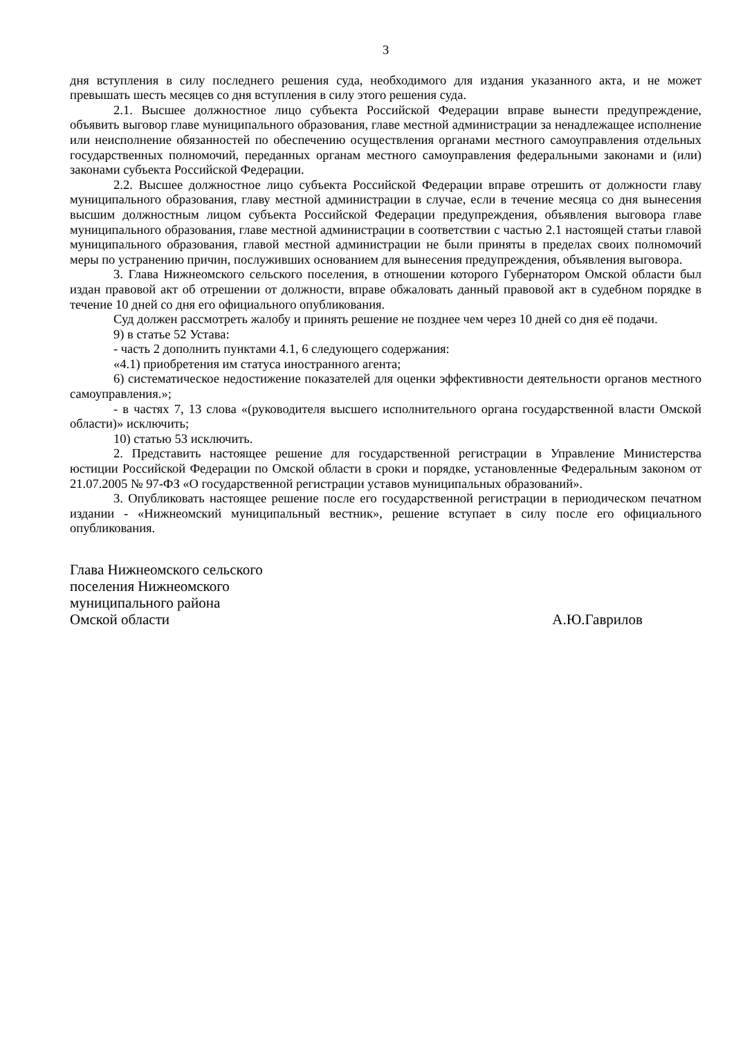3
дня вступления в силу последнего решения суда, необходимого для издания указанного акта, и не может превышать шесть месяцев со дня вступления в силу этого решения суда.
2.1. Высшее должностное лицо субъекта Российской Федерации вправе вынести предупреждение, объявить выговор главе муниципального образования, главе местной администрации за ненадлежащее исполнение или неисполнение обязанностей по обеспечению осуществления органами местного самоуправления отдельных государственных полномочий, переданных органам местного самоуправления федеральными законами и (или) законами субъекта Российской Федерации.
2.2. Высшее должностное лицо субъекта Российской Федерации вправе отрешить от должности главу муниципального образования, главу местной администрации в случае, если в течение месяца со дня вынесения высшим должностным лицом субъекта Российской Федерации предупреждения, объявления выговора главе муниципального образования, главе местной администрации в соответствии с частью 2.1 настоящей статьи главой муниципального образования, главой местной администрации не были приняты в пределах своих полномочий меры по устранению причин, послуживших основанием для вынесения предупреждения, объявления выговора.
3. Глава Нижнеомского сельского поселения, в отношении которого Губернатором Омской области был издан правовой акт об отрешении от должности, вправе обжаловать данный правовой акт в судебном порядке в течение 10 дней со дня его официального опубликования.
Суд должен рассмотреть жалобу и принять решение не позднее чем через 10 дней со дня её подачи.
9) в статье 52 Устава:
- часть 2 дополнить пунктами 4.1, 6 следующего содержания:
«4.1) приобретения им статуса иностранного агента;
6) систематическое недостижение показателей для оценки эффективности деятельности органов местного самоуправления.»;
- в частях 7, 13 слова «(руководителя высшего исполнительного органа государственной власти Омской области)» исключить;
10) статью 53 исключить.
2. Представить настоящее решение для государственной регистрации в Управление Министерства юстиции Российской Федерации по Омской области в сроки и порядке, установленные Федеральным законом от 21.07.2005 № 97-ФЗ «О государственной регистрации уставов муниципальных образований».
3. Опубликовать настоящее решение после его государственной регистрации в периодическом печатном издании - «Нижнеомский муниципальный вестник», решение вступает в силу после его официального опубликования.
Глава Нижнеомского сельского
поселения Нижнеомского
муниципального района
Омской области А.Ю.Гаврилов